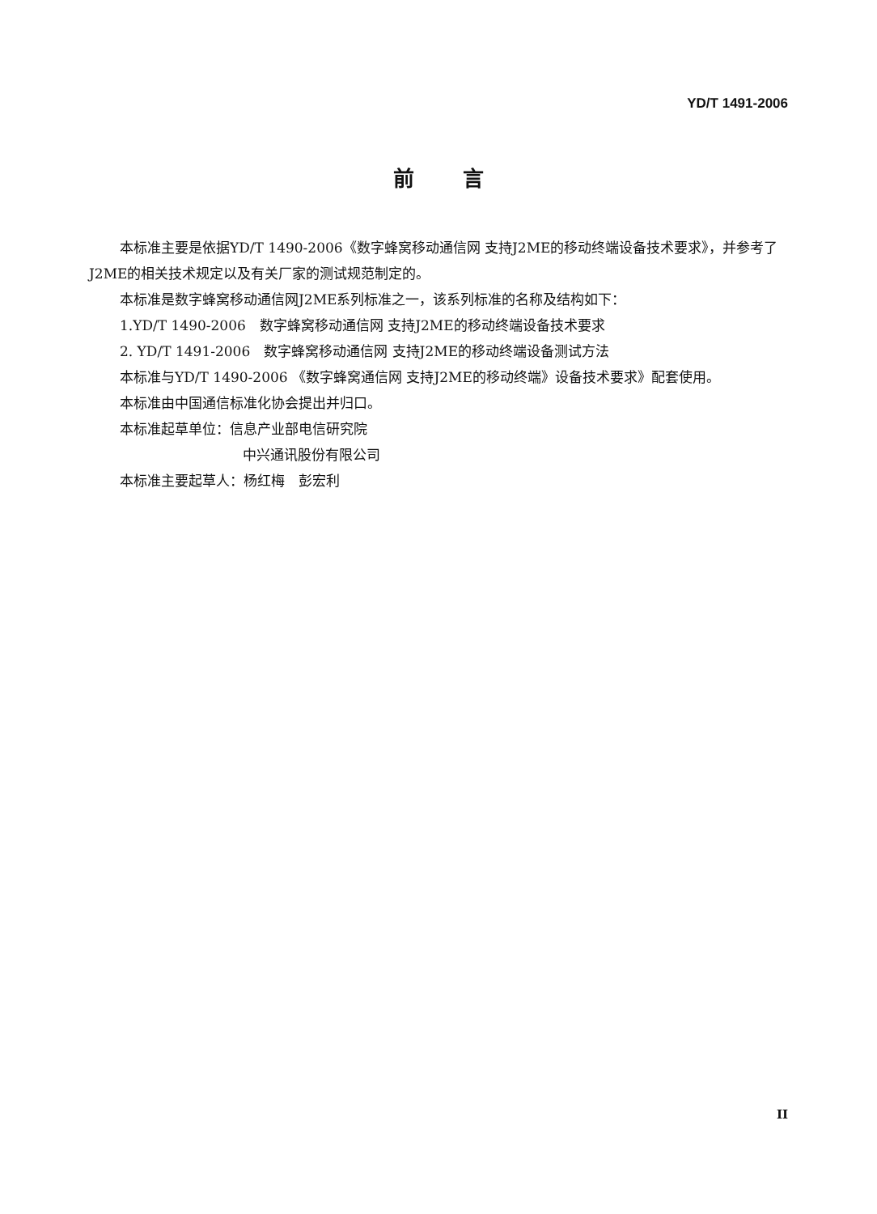YD/T 1491-2006
前言
本标准主要是依据YD/T 1490-2006《数字蜂窝移动通信网 支持J2ME的移动终端设备技术要求》，并参考了J2ME的相关技术规定以及有关厂家的测试规范制定的。
本标准是数字蜂窝移动通信网J2ME系列标准之一，该系列标准的名称及结构如下：
1.YD/T 1490-2006　数字蜂窝移动通信网 支持J2ME的移动终端设备技术要求
2. YD/T 1491-2006　数字蜂窝移动通信网 支持J2ME的移动终端设备测试方法
本标准与YD/T 1490-2006 《数字蜂窝通信网 支持J2ME的移动终端》设备技术要求》配套使用。
本标准由中国通信标准化协会提出并归口。
本标准起草单位：信息产业部电信研究院
中兴通讯股份有限公司
本标准主要起草人：杨红梅　彭宏利
II